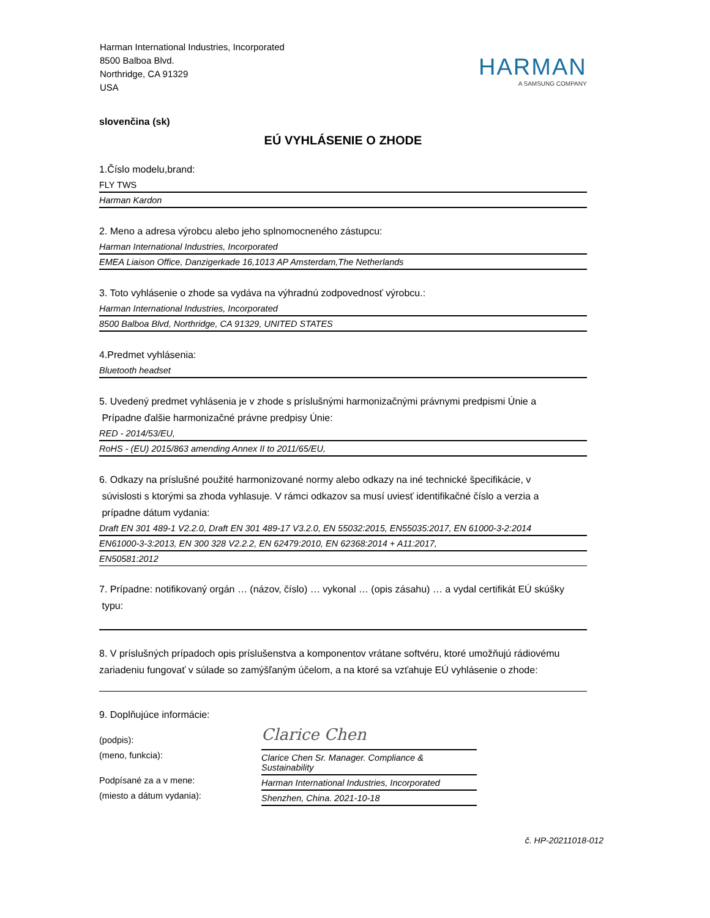Harman International Industries, Incorporated
8500 Balboa Blvd.
Northridge, CA 91329
USA
HARMAN
A SAMSUNG COMPANY
slovenčina (sk)
EÚ VYHLÁSENIE O ZHODE
1.Číslo modelu,brand:
FLY TWS
Harman Kardon
2. Meno a adresa výrobcu alebo jeho splnomocneného zástupcu:
Harman International Industries, Incorporated
EMEA Liaison Office, Danzigerkade 16,1013 AP Amsterdam,The Netherlands
3. Toto vyhlásenie o zhode sa vydáva na výhradnú zodpovednosť výrobcu.:
Harman International Industries, Incorporated
8500 Balboa Blvd, Northridge, CA 91329, UNITED STATES
4.Predmet vyhlásenia:
Bluetooth headset
5. Uvedený predmet vyhlásenia je v zhode s príslušnými harmonizačnými právnymi predpismi Únie a
Prípadne ďalšie harmonizačné právne predpisy Únie:
RED - 2014/53/EU,
RoHS - (EU) 2015/863 amending Annex II to 2011/65/EU,
6. Odkazy na príslušné použité harmonizované normy alebo odkazy na iné technické špecifikácie, v
súvislosti s ktorými sa zhoda vyhlasuje. V rámci odkazov sa musí uviesť identifikačné číslo a verzia a
prípadne dátum vydania:
Draft EN 301 489-1 V2.2.0, Draft EN 301 489-17 V3.2.0, EN 55032:2015, EN55035:2017, EN 61000-3-2:2014
EN61000-3-3:2013, EN 300 328 V2.2.2, EN 62479:2010, EN 62368:2014 + A11:2017,
EN50581:2012
7. Prípadne: notifikovaný orgán … (názov, číslo) … vykonal … (opis zásahu) … a vydal certifikát EÚ skúšky
typu:
8. V príslušných prípadoch opis príslušenstva a komponentov vrátane softvéru, ktoré umožňujú rádiovému zariadeniu fungovať v súlade so zamýšľaným účelom, a na ktoré sa vzťahuje EÚ vyhlásenie o zhode:
9. Doplňujúce informácie:
(podpis):
Clarice Chen
(meno, funkcia):
Clarice Chen Sr. Manager. Compliance & Sustainability
Podpísané za a v mene:
Harman International Industries, Incorporated
(miesto a dátum vydania):
Shenzhen, China. 2021-10-18
č. HP-20211018-012